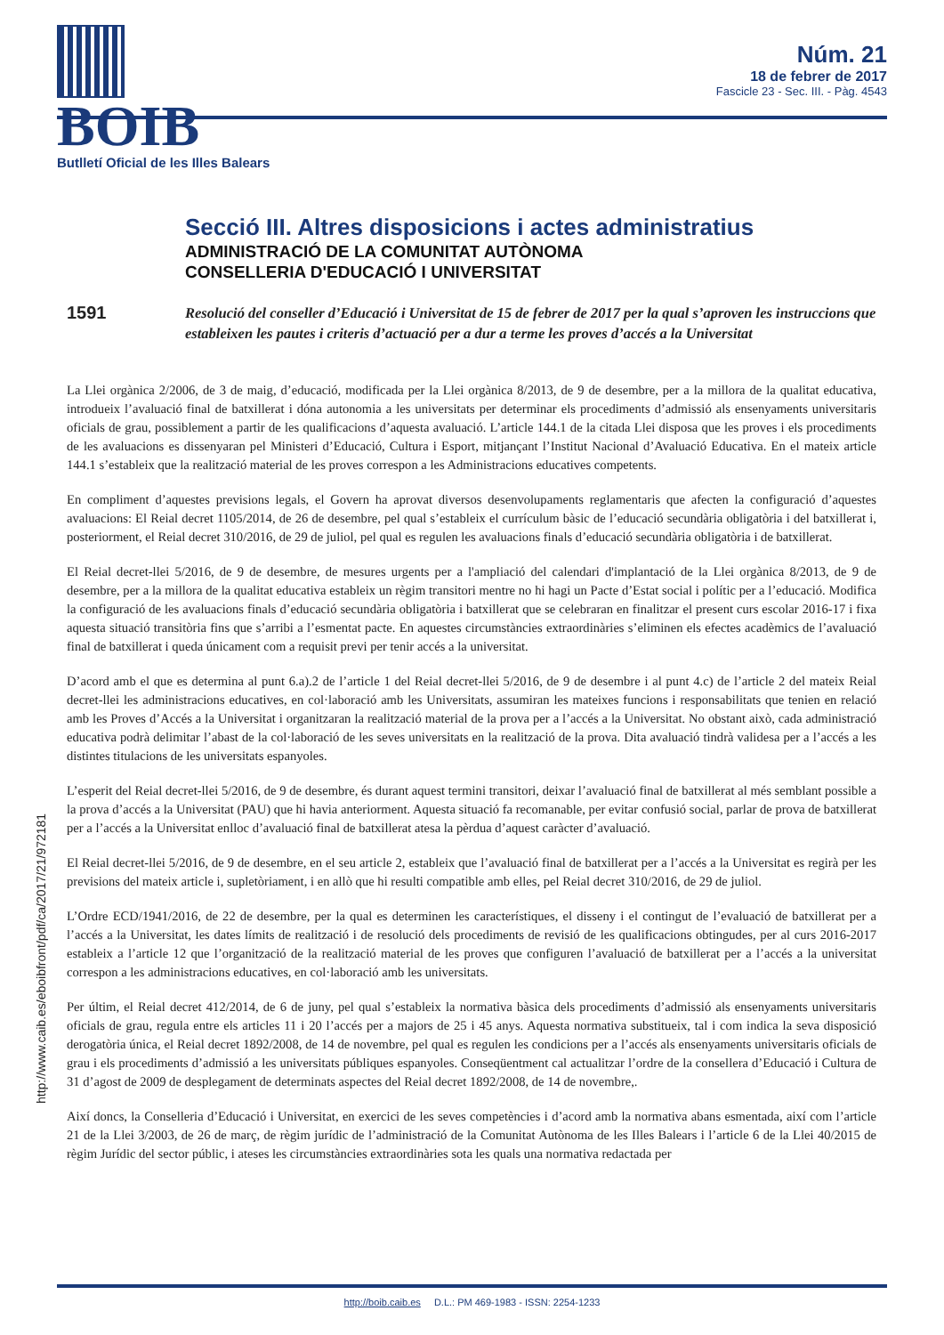BOIB
Butlletí Oficial de les Illes Balears
Núm. 21
18 de febrer de 2017
Fascicle 23 - Sec. III. - Pàg. 4543
Secció III. Altres disposicions i actes administratius
ADMINISTRACIÓ DE LA COMUNITAT AUTÒNOMA
CONSELLERIA D'EDUCACIÓ I UNIVERSITAT
1591
Resolució del conseller d’Educació i Universitat de 15 de febrer de 2017 per la qual s’aproven les instruccions que estableixen les pautes i criteris d’actuació per a dur a terme les proves d’accés a la Universitat
La Llei orgànica 2/2006, de 3 de maig, d’educació, modificada per la Llei orgànica 8/2013, de 9 de desembre, per a la millora de la qualitat educativa, introdueix l’avaluació final de batxillerat i dóna autonomia a les universitats per determinar els procediments d’admissió als ensenyaments universitaris oficials de grau, possiblement a partir de les qualificacions d’aquesta avaluació. L’article 144.1 de la citada Llei disposa que les proves i els procediments de les avaluacions es dissenyaran pel Ministeri d’Educació, Cultura i Esport, mitjançant l’Institut Nacional d’Avaluació Educativa. En el mateix article 144.1 s’estableix que la realització material de les proves correspon a les Administracions educatives competents.
En compliment d’aquestes previsions legals, el Govern ha aprovat diversos desenvolupaments reglamentaris que afecten la configuració d’aquestes avaluacions: El Reial decret 1105/2014, de 26 de desembre, pel qual s’estableix el currículum bàsic de l’educació secundària obligatòria i del batxillerat i, posteriorment, el Reial decret 310/2016, de 29 de juliol, pel qual es regulen les avaluacions finals d’educació secundària obligatòria i de batxillerat.
El Reial decret-llei 5/2016, de 9 de desembre, de mesures urgents per a l'ampliació del calendari d'implantació de la Llei orgànica 8/2013, de 9 de desembre, per a la millora de la qualitat educativa estableix un règim transitori mentre no hi hagi un Pacte d’Estat social i polític per a l’educació. Modifica la configuració de les avaluacions finals d’educació secundària obligatòria i batxillerat que se celebraran en finalitzar el present curs escolar 2016-17 i fixa aquesta situació transitòria fins que s’arribi a l’esmentat pacte. En aquestes circumstàncies extraordinàries s’eliminen els efectes acadèmics de l’avaluació final de batxillerat i queda únicament com a requisit previ per tenir accés a la universitat.
D’acord amb el que es determina al punt 6.a).2 de l’article 1 del Reial decret-llei 5/2016, de 9 de desembre i al punt 4.c) de l’article 2 del mateix Reial decret-llei les administracions educatives, en col·laboració amb les Universitats, assumiran les mateixes funcions i responsabilitats que tenien en relació amb les Proves d’Accés a la Universitat i organitzaran la realització material de la prova per a l’accés a la Universitat. No obstant això, cada administració educativa podrà delimitar l’abast de la col·laboració de les seves universitats en la realització de la prova. Dita avaluació tindrà validesa per a l’accés a les distintes titulacions de les universitats espanyoles.
L’esperit del Reial decret-llei 5/2016, de 9 de desembre, és durant aquest termini transitori, deixar l’avaluació final de batxillerat al més semblant possible a la prova d’accés a la Universitat (PAU) que hi havia anteriorment. Aquesta situació fa recomanable, per evitar confusió social, parlar de prova de batxillerat per a l’accés a la Universitat enlloc d’avaluació final de batxillerat atesa la pèrdua d’aquest caràcter d’avaluació.
El Reial decret-llei 5/2016, de 9 de desembre, en el seu article 2, estableix que l’avaluació final de batxillerat per a l’accés a la Universitat es regirà per les previsions del mateix article i, supletòriament, i en allò que hi resulti compatible amb elles, pel Reial decret 310/2016, de 29 de juliol.
L’Ordre ECD/1941/2016, de 22 de desembre, per la qual es determinen les característiques, el disseny i el contingut de l’evaluació de batxillerat per a l’accés a la Universitat, les dates límits de realització i de resolució dels procediments de revisió de les qualificacions obtingudes, per al curs 2016-2017 estableix a l’article 12 que l’organització de la realització material de les proves que configuren l’avaluació de batxillerat per a l’accés a la universitat correspon a les administracions educatives, en col·laboració amb les universitats.
Per últim, el Reial decret 412/2014, de 6 de juny, pel qual s’estableix la normativa bàsica dels procediments d’admissió als ensenyaments universitaris oficials de grau, regula entre els articles 11 i 20 l’accés per a majors de 25 i 45 anys. Aquesta normativa substitueix, tal i com indica la seva disposició derogatòria única, el Reial decret 1892/2008, de 14 de novembre, pel qual es regulen les condicions per a l’accés als ensenyaments universitaris oficials de grau i els procediments d’admissió a les universitats públiques espanyoles. Conseqüentment cal actualitzar l’ordre de la consellera d’Educació i Cultura de 31 d’agost de 2009 de desplegament de determinats aspectes del Reial decret 1892/2008, de 14 de novembre,.
Així doncs, la Conselleria d’Educació i Universitat, en exercici de les seves competències i d’acord amb la normativa abans esmentada, així com l’article 21 de la Llei 3/2003, de 26 de març, de règim jurídic de l’administració de la Comunitat Autònoma de les Illes Balears i l’article 6 de la Llei 40/2015 de règim Jurídic del sector públic, i ateses les circumstàncies extraordinàries sota les quals una normativa redactada per
http://www.caib.es/eboibfront/pdf/ca/2017/21/972181
http://boib.caib.es D.L.: PM 469-1983 - ISSN: 2254-1233